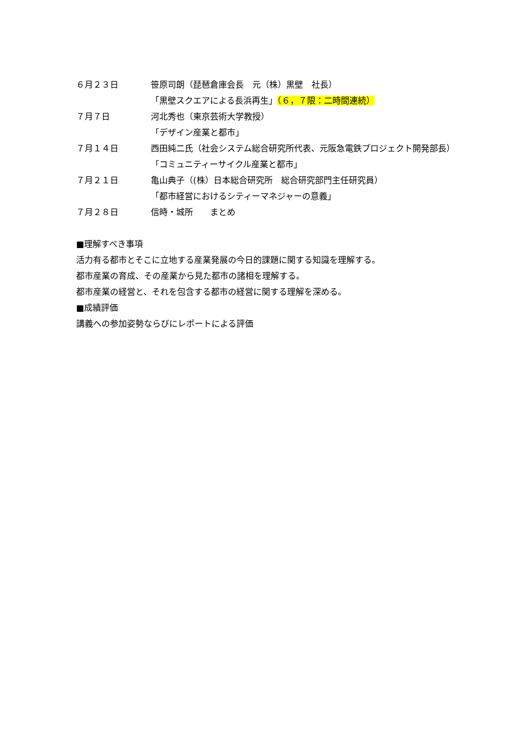６月２３日 笹原司朗（琵琶倉庫会長　元（株）黒壁　社長）
「黒壁スクエアによる長浜再生」（６，７限：二時間連続）
７月７日 河北秀也（東京芸術大学教授）
「デザイン産業と都市」
７月１４日 西田純二氏（社会システム総合研究所代表、元阪急電鉄プロジェクト開発部長）
「コミュニティーサイクル産業と都市」
７月２１日 亀山典子（(株）日本総合研究所　総合研究部門主任研究員）
「都市経営におけるシティーマネジャーの意義」
７月２８日 信時・城所　　まとめ
■理解すべき事項
活力有る都市とそこに立地する産業発展の今日的課題に関する知識を理解する。
都市産業の育成、その産業から見た都市の諸相を理解する。
都市産業の経営と、それを包含する都市の経営に関する理解を深める。
■成績評価
講義への参加姿勢ならびにレポートによる評価